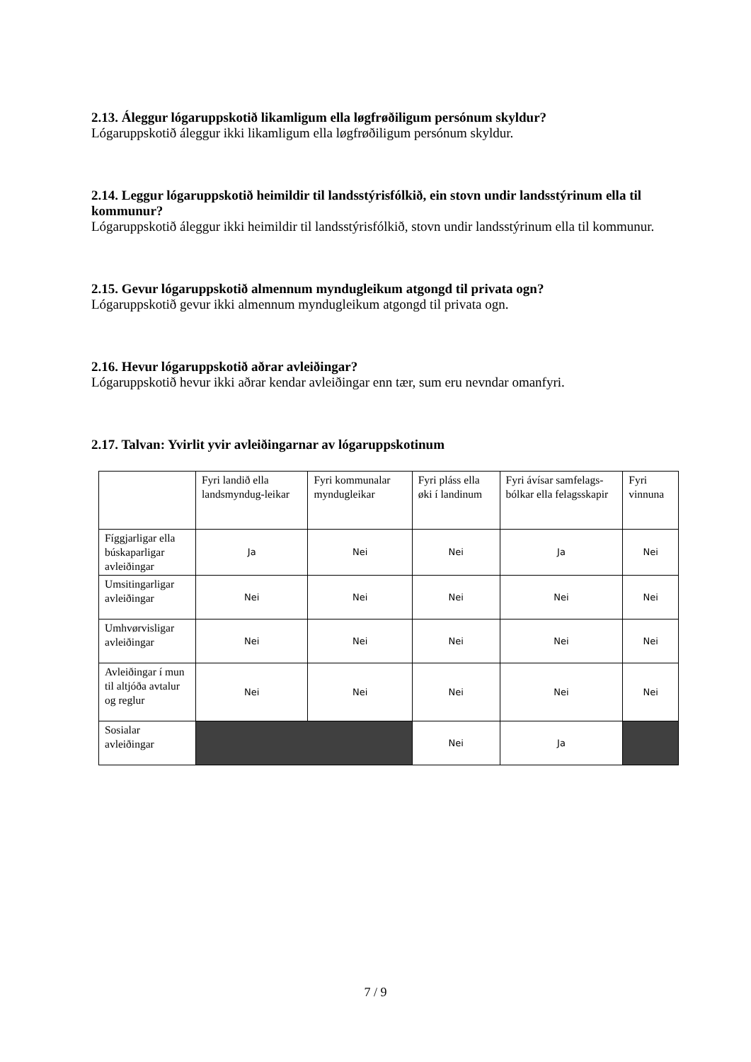2.13. Áleggur lógaruppskotið likamligum ella løgfrøðiligum persónum skyldur?
Lógaruppskotið áleggur ikki likamligum ella løgfrøðiligum persónum skyldur.
2.14. Leggur lógaruppskotið heimildir til landsstýrisfólkið, ein stovn undir landsstýrinum ella til kommunur?
Lógaruppskotið áleggur ikki heimildir til landsstýrisfólkið, stovn undir landsstýrinum ella til kommunur.
2.15. Gevur lógaruppskotið almennum myndugleikum atgongd til privata ogn?
Lógaruppskotið gevur ikki almennum myndugleikum atgongd til privata ogn.
2.16. Hevur lógaruppskotið aðrar avleiðingar?
Lógaruppskotið hevur ikki aðrar kendar avleiðingar enn tær, sum eru nevndar omanfyri.
2.17. Talvan: Yvirlit yvir avleiðingarnar av lógaruppskotinum
| | Fyri landið ella landsmyndug-leikar | Fyri kommunalar myndugleikar | Fyri pláss ella øki í landinum | Fyri ávísar samfelags-bólkar ella felagsskapir | Fyri vinnuna |
| --- | --- | --- | --- | --- | --- |
| Fíggjarligar ella búskaparligar avleiðingar | Ja | Nei | Nei | Ja | Nei |
| Umsitingarligar avleiðingar | Nei | Nei | Nei | Nei | Nei |
| Umhvørvisligar avleiðingar | Nei | Nei | Nei | Nei | Nei |
| Avleiðingar í mun til altjóða avtalur og reglur | Nei | Nei | Nei | Nei | Nei |
| Sosialar avleiðingar | | | Nei | Ja | |
7 / 9